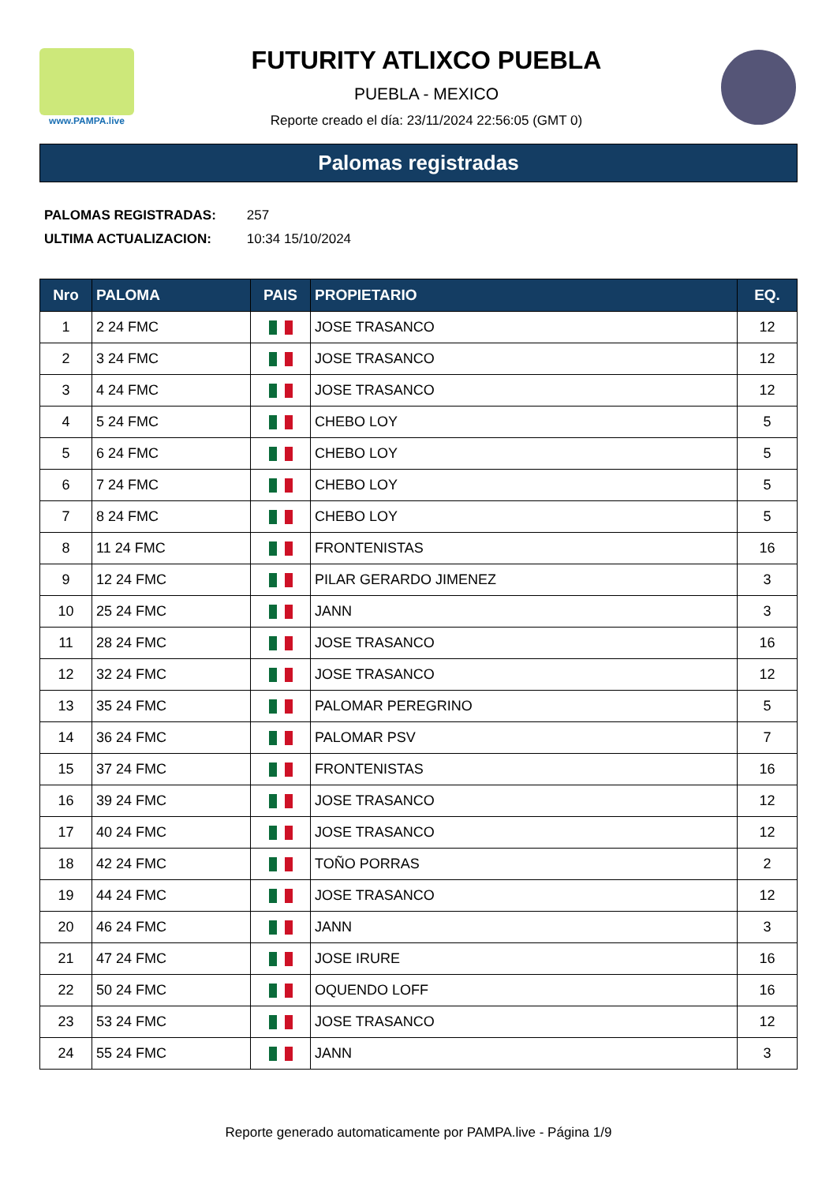www.PAMPA.live
FUTURITY ATLIXCO PUEBLA
PUEBLA - MEXICO
Reporte creado el día: 23/11/2024 22:56:05 (GMT 0)
Palomas registradas
PALOMAS REGISTRADAS: 257
ULTIMA ACTUALIZACION: 10:34 15/10/2024
| Nro | PALOMA | PAIS | PROPIETARIO | EQ. |
| --- | --- | --- | --- | --- |
| 1 | 2 24 FMC | | JOSE TRASANCO | 12 |
| 2 | 3 24 FMC | | JOSE TRASANCO | 12 |
| 3 | 4 24 FMC | | JOSE TRASANCO | 12 |
| 4 | 5 24 FMC | | CHEBO LOY | 5 |
| 5 | 6 24 FMC | | CHEBO LOY | 5 |
| 6 | 7 24 FMC | | CHEBO LOY | 5 |
| 7 | 8 24 FMC | | CHEBO LOY | 5 |
| 8 | 11 24 FMC | | FRONTENISTAS | 16 |
| 9 | 12 24 FMC | | PILAR GERARDO JIMENEZ | 3 |
| 10 | 25 24 FMC | | JANN | 3 |
| 11 | 28 24 FMC | | JOSE TRASANCO | 16 |
| 12 | 32 24 FMC | | JOSE TRASANCO | 12 |
| 13 | 35 24 FMC | | PALOMAR PEREGRINO | 5 |
| 14 | 36 24 FMC | | PALOMAR PSV | 7 |
| 15 | 37 24 FMC | | FRONTENISTAS | 16 |
| 16 | 39 24 FMC | | JOSE TRASANCO | 12 |
| 17 | 40 24 FMC | | JOSE TRASANCO | 12 |
| 18 | 42 24 FMC | | TOÑO PORRAS | 2 |
| 19 | 44 24 FMC | | JOSE TRASANCO | 12 |
| 20 | 46 24 FMC | | JANN | 3 |
| 21 | 47 24 FMC | | JOSE IRURE | 16 |
| 22 | 50 24 FMC | | OQUENDO LOFF | 16 |
| 23 | 53 24 FMC | | JOSE TRASANCO | 12 |
| 24 | 55 24 FMC | | JANN | 3 |
Reporte generado automaticamente por PAMPA.live - Página 1/9